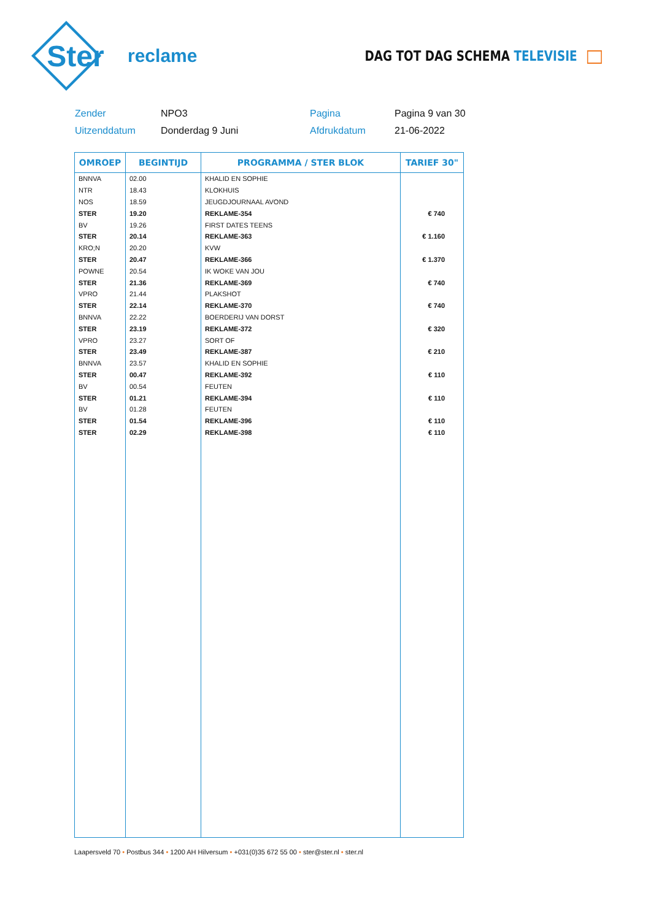Ster
reclame
DAG TOT DAG SCHEMA TELEVISIE
Zender
NPO3
Pagina
Pagina 9 van 30
Uitzenddatum
Donderdag 9 Juni
Afdrukdatum
21-06-2022
| OMROEP | BEGINTIJD | PROGRAMMA / STER BLOK | TARIEF 30" |
| --- | --- | --- | --- |
| BNNVA | 02.00 | KHALID EN SOPHIE | |
| NTR | 18.43 | KLOKHUIS | |
| NOS | 18.59 | JEUGDJOURNAAL AVOND | |
| STER | 19.20 | REKLAME-354 | € 740 |
| BV | 19.26 | FIRST DATES TEENS | |
| STER | 20.14 | REKLAME-363 | € 1.160 |
| KRO;N | 20.20 | KVW | |
| STER | 20.47 | REKLAME-366 | € 1.370 |
| POWNE | 20.54 | IK WOKE VAN JOU | |
| STER | 21.36 | REKLAME-369 | € 740 |
| VPRO | 21.44 | PLAKSHOT | |
| STER | 22.14 | REKLAME-370 | € 740 |
| BNNVA | 22.22 | BOERDERIJ VAN DORST | |
| STER | 23.19 | REKLAME-372 | € 320 |
| VPRO | 23.27 | SORT OF | |
| STER | 23.49 | REKLAME-387 | € 210 |
| BNNVA | 23.57 | KHALID EN SOPHIE | |
| STER | 00.47 | REKLAME-392 | € 110 |
| BV | 00.54 | FEUTEN | |
| STER | 01.21 | REKLAME-394 | € 110 |
| BV | 01.28 | FEUTEN | |
| STER | 01.54 | REKLAME-396 | € 110 |
| STER | 02.29 | REKLAME-398 | € 110 |
Laapersveld 70 • Postbus 344 • 1200 AH Hilversum • +031(0)35 672 55 00 • ster@ster.nl • ster.nl